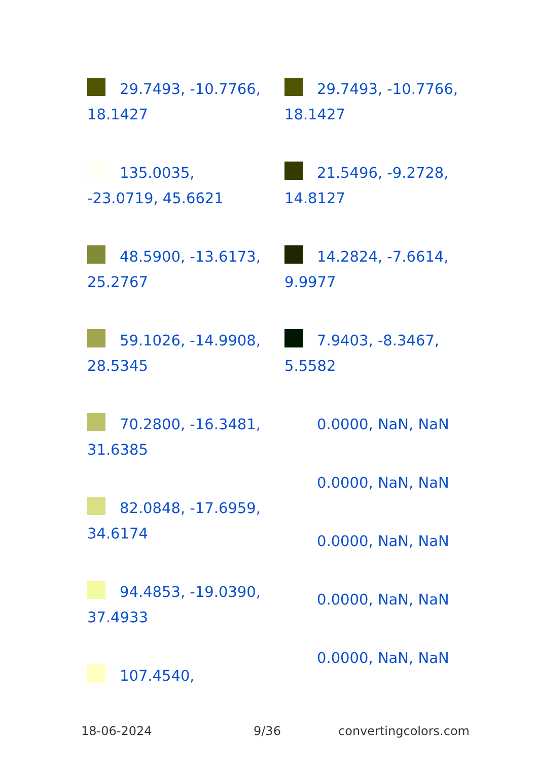29.7493, -10.7766, 18.1427
135.0035, -23.0719, 45.6621
48.5900, -13.6173, 25.2767
59.1026, -14.9908, 28.5345
70.2800, -16.3481, 31.6385
82.0848, -17.6959, 34.6174
94.4853, -19.0390, 37.4933
107.4540,
29.7493, -10.7766, 18.1427
21.5496, -9.2728, 14.8127
14.2824, -7.6614, 9.9977
7.9403, -8.3467, 5.5582
0.0000, NaN, NaN
0.0000, NaN, NaN
0.0000, NaN, NaN
0.0000, NaN, NaN
0.0000, NaN, NaN
18-06-2024 9/36 convertingcolors.com